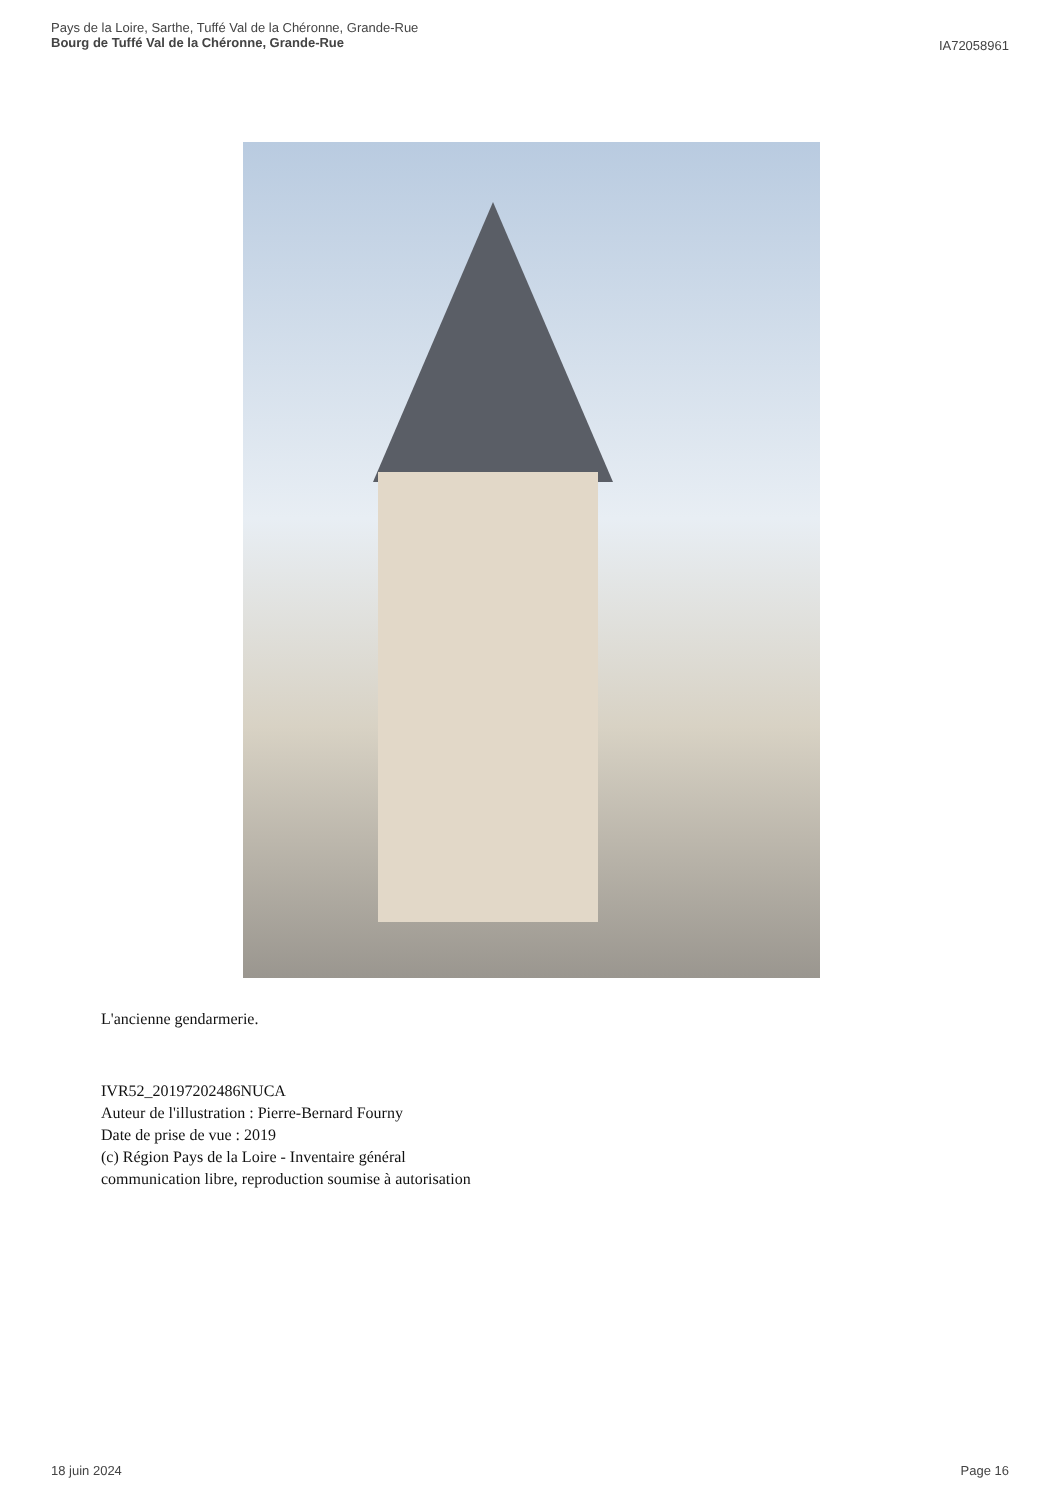Pays de la Loire, Sarthe, Tuffé Val de la Chéronne, Grande-Rue
Bourg de Tuffé Val de la Chéronne, Grande-Rue
IA72058961
L'ancienne gendarmerie.
IVR52_20197202486NUCA
Auteur de l'illustration : Pierre-Bernard Fourny
Date de prise de vue : 2019
(c) Région Pays de la Loire - Inventaire général
communication libre, reproduction soumise à autorisation
18 juin 2024 Page 16